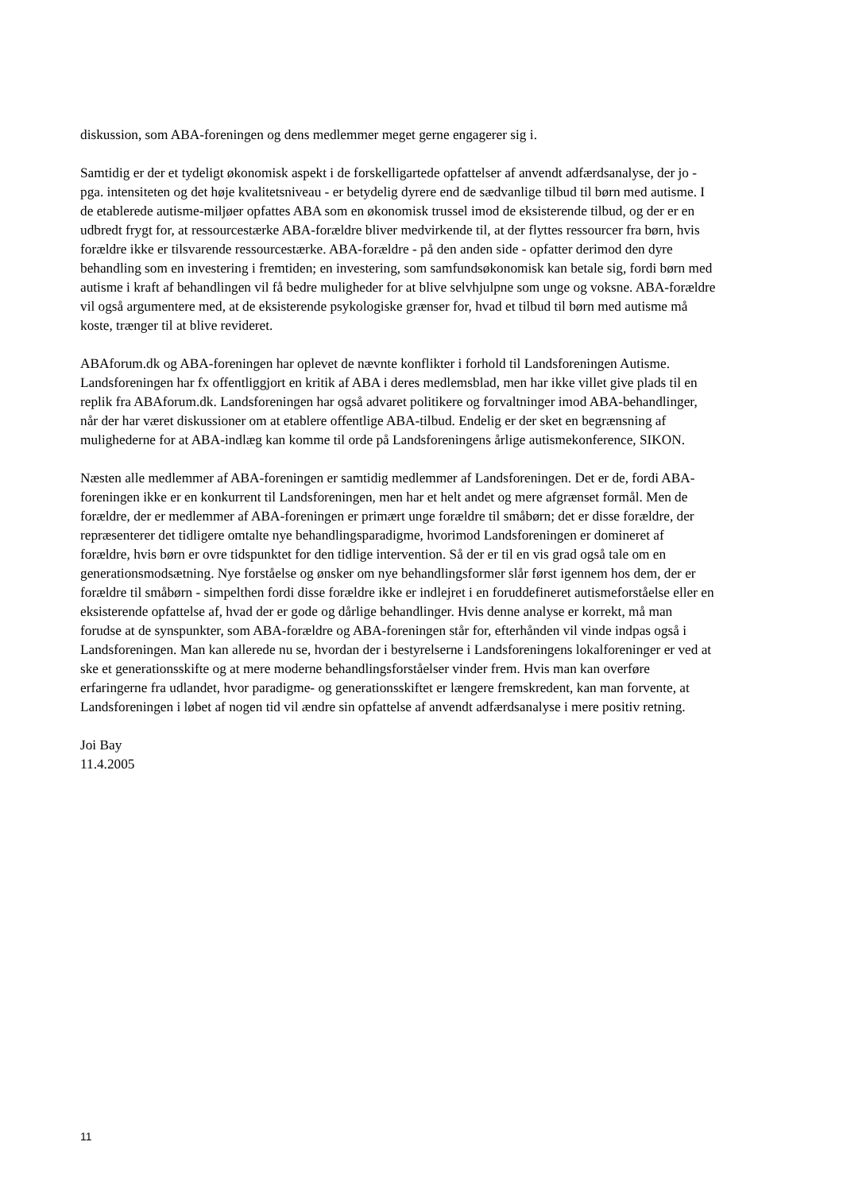diskussion, som ABA-foreningen og dens medlemmer meget gerne engagerer sig i.
Samtidig er der et tydeligt økonomisk aspekt i de forskelligartede opfattelser af anvendt adfærdsanalyse, der jo - pga. intensiteten og det høje kvalitetsniveau - er betydelig dyrere end de sædvanlige tilbud til børn med autisme. I de etablerede autisme-miljøer opfattes ABA som en økonomisk trussel imod de eksisterende tilbud, og der er en udbredt frygt for, at ressourcestærke ABA-forældre bliver medvirkende til, at der flyttes ressourcer fra børn, hvis forældre ikke er tilsvarende ressourcestærke. ABA-forældre - på den anden side - opfatter derimod den dyre behandling som en investering i fremtiden; en investering, som samfundsøkonomisk kan betale sig, fordi børn med autisme i kraft af behandlingen vil få bedre muligheder for at blive selvhjulpne som unge og voksne. ABA-forældre vil også argumentere med, at de eksisterende psykologiske grænser for, hvad et tilbud til børn med autisme må koste, trænger til at blive revideret.
ABAforum.dk og ABA-foreningen har oplevet de nævnte konflikter i forhold til Landsforeningen Autisme. Landsforeningen har fx offentliggjort en kritik af ABA i deres medlemsblad, men har ikke villet give plads til en replik fra ABAforum.dk. Landsforeningen har også advaret politikere og forvaltninger imod ABA-behandlinger, når der har været diskussioner om at etablere offentlige ABA-tilbud. Endelig er der sket en begrænsning af mulighederne for at ABA-indlæg kan komme til orde på Landsforeningens årlige autismekonference, SIKON.
Næsten alle medlemmer af ABA-foreningen er samtidig medlemmer af Landsforeningen. Det er de, fordi ABA-foreningen ikke er en konkurrent til Landsforeningen, men har et helt andet og mere afgrænset formål. Men de forældre, der er medlemmer af ABA-foreningen er primært unge forældre til småbørn; det er disse forældre, der repræsenterer det tidligere omtalte nye behandlingsparadigme, hvorimod Landsforeningen er domineret af forældre, hvis børn er ovre tidspunktet for den tidlige intervention. Så der er til en vis grad også tale om en generationsmodsætning. Nye forståelse og ønsker om nye behandlingsformer slår først igennem hos dem, der er forældre til småbørn - simpelthen fordi disse forældre ikke er indlejret i en foruddefineret autismeforståelse eller en eksisterende opfattelse af, hvad der er gode og dårlige behandlinger. Hvis denne analyse er korrekt, må man forudse at de synspunkter, som ABA-forældre og ABA-foreningen står for, efterhånden vil vinde indpas også i Landsforeningen. Man kan allerede nu se, hvordan der i bestyrelserne i Landsforeningens lokalforeninger er ved at ske et generationsskifte og at mere moderne behandlingsforståelser vinder frem. Hvis man kan overføre erfaringerne fra udlandet, hvor paradigme- og generationsskiftet er længere fremskredent, kan man forvente, at Landsforeningen i løbet af nogen tid vil ændre sin opfattelse af anvendt adfærdsanalyse i mere positiv retning.
Joi Bay
11.4.2005
11